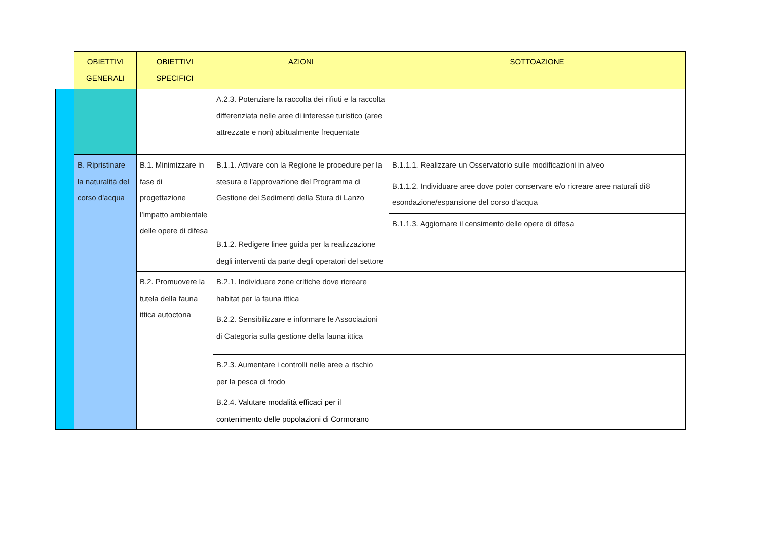| | OBIETTIVI GENERALI | OBIETTIVI SPECIFICI | AZIONI | SOTTOAZIONE |
| | | | A.2.3. Potenziare la raccolta dei rifiuti e la raccolta differenziata nelle aree di interesse turistico (aree attrezzate e non) abitualmente frequentate | |
| | B. Ripristinare la naturalità del corso d'acqua | B.1. Minimizzare in fase di progettazione l’impatto ambientale delle opere di difesa | B.1.1. Attivare con la Regione le procedure per la stesura e l'approvazione del Programma di Gestione dei Sedimenti della Stura di Lanzo | B.1.1.1. Realizzare un Osservatorio sulle modificazioni in alveo |
| | | | | B.1.1.2. Individuare aree dove poter conservare e/o ricreare aree naturali di8 esondazione/espansione del corso d'acqua |
| | | | | B.1.1.3. Aggiornare il censimento delle opere di difesa |
| | | | B.1.2. Redigere linee guida per la realizzazione degli interventi da parte degli operatori del settore | |
| | | B.2. Promuovere la tutela della fauna ittica autoctona | B.2.1. Individuare zone critiche dove ricreare habitat per la fauna ittica | |
| | | | B.2.2. Sensibilizzare e informare le Associazioni di Categoria sulla gestione della fauna ittica | |
| | | | B.2.3. Aumentare i controlli nelle aree a rischio per la pesca di frodo | |
| | | | B.2.4. Valutare modalità efficaci per il contenimento delle popolazioni di Cormorano | |